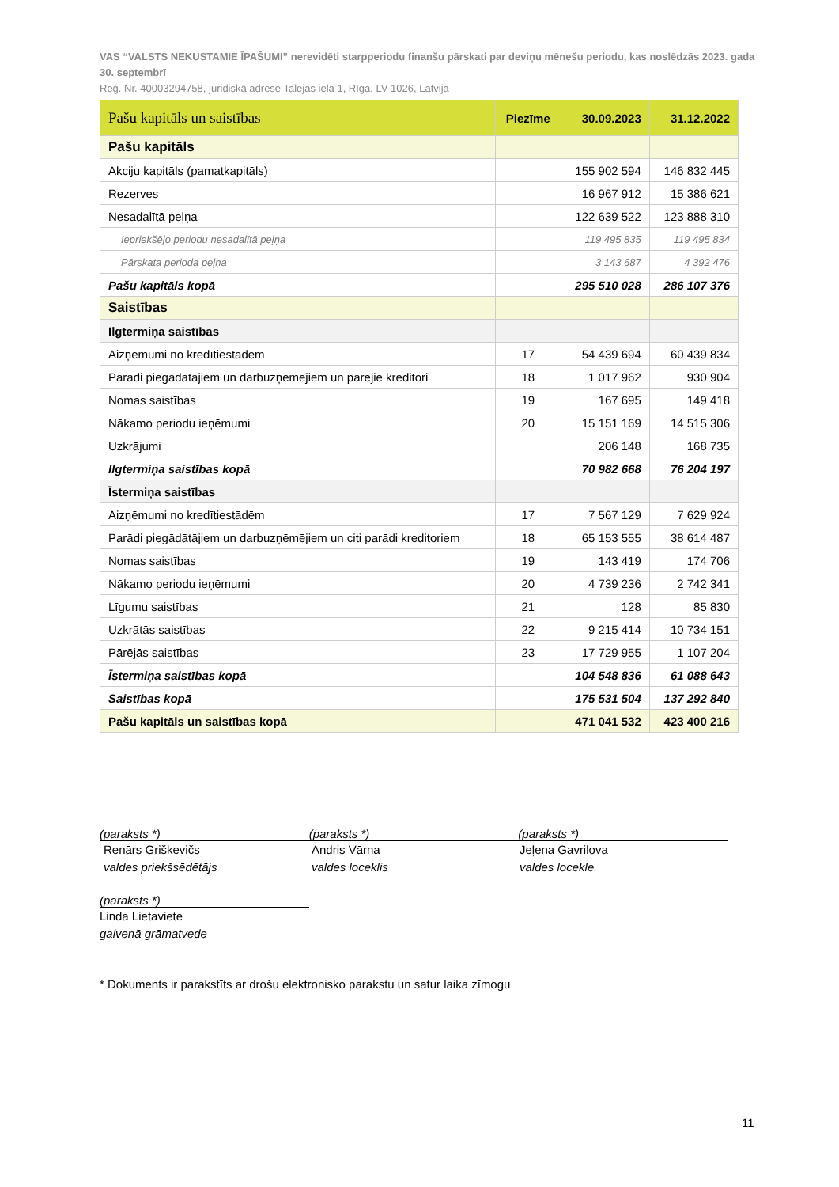VAS “VALSTS NEKUSTAMIE ĪPAŠUMI” nerevidēti starpperiodu finanšu pārskati par deviņu mēnešu periodu, kas noslēdzās 2023. gada 30. septembrī
Reģ. Nr. 40003294758, juridiskā adrese Talejas iela 1, Rīga, LV-1026, Latvija
| Pašu kapitāls un saistības | Piezīme | 30.09.2023 | 31.12.2022 |
| --- | --- | --- | --- |
| Pašu kapitāls | | | |
| Akciju kapitāls (pamatkapitāls) | | 155 902 594 | 146 832 445 |
| Rezerves | | 16 967 912 | 15 386 621 |
| Nesadalītā peļņa | | 122 639 522 | 123 888 310 |
| Iepriekšējo periodu nesadalītā peļņa | | 119 495 835 | 119 495 834 |
| Pārskata perioda peļņa | | 3 143 687 | 4 392 476 |
| Pašu kapitāls kopā | | 295 510 028 | 286 107 376 |
| Saistības | | | |
| Ilgtermiņa saistības | | | |
| Aizņēmumi no kredītiestādēm | 17 | 54 439 694 | 60 439 834 |
| Parādi piegādātājiem un darbuzņēmējiem un pārējie kreditori | 18 | 1 017 962 | 930 904 |
| Nomas saistības | 19 | 167 695 | 149 418 |
| Nākamo periodu ieņēmumi | 20 | 15 151 169 | 14 515 306 |
| Uzkrājumi | | 206 148 | 168 735 |
| Ilgtermiņa saistības kopā | | 70 982 668 | 76 204 197 |
| Īstermiņa saistības | | | |
| Aizņēmumi no kredītiestādēm | 17 | 7 567 129 | 7 629 924 |
| Parādi piegādātājiem un darbuzņēmējiem un citi parādi kreditoriem | 18 | 65 153 555 | 38 614 487 |
| Nomas saistības | 19 | 143 419 | 174 706 |
| Nākamo periodu ieņēmumi | 20 | 4 739 236 | 2 742 341 |
| Līgumu saistības | 21 | 128 | 85 830 |
| Uzkrātās saistības | 22 | 9 215 414 | 10 734 151 |
| Pārējās saistības | 23 | 17 729 955 | 1 107 204 |
| Īstermiņa saistības kopā | | 104 548 836 | 61 088 643 |
| Saistības kopā | | 175 531 504 | 137 292 840 |
| Pašu kapitāls un saistības kopā | | 471 041 532 | 423 400 216 |
(paraksts *) (paraksts *) (paraksts *)
Renārs Griškevičs
valdes priekšsēdētājs
Andris Vārna
valdes loceklis
Jeļena Gavrilova
valdes locekle
(paraksts *)
Linda Lietaviete
galvenā grāmatvede
* Dokuments ir parakstīts ar drošu elektronisko parakstu un satur laika zīmogu
11